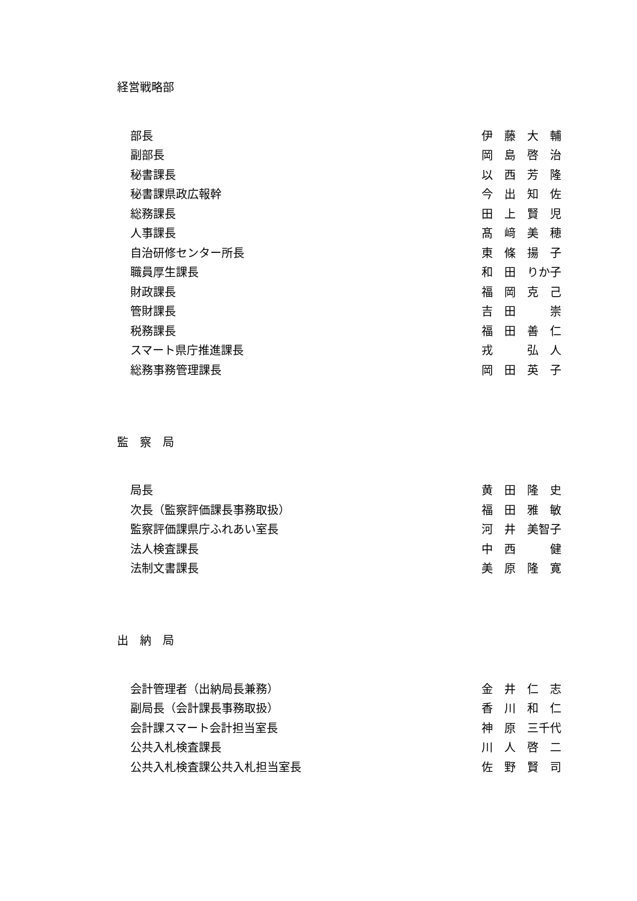経営戦略部
| 部長 | 伊 藤 大 輔 |
| 副部長 | 岡 島 啓 治 |
| 秘書課長 | 以 西 芳 隆 |
| 秘書課県政広報幹 | 今 出 知 佐 |
| 総務課長 | 田 上 賢 児 |
| 人事課長 | 髙 﨑 美 穂 |
| 自治研修センター所長 | 東 條 揚 子 |
| 職員厚生課長 | 和 田 りか子 |
| 財政課長 | 福 岡 克 己 |
| 管財課長 | 吉 田 崇 |
| 税務課長 | 福 田 善 仁 |
| スマート県庁推進課長 | 戎 弘 人 |
| 総務事務管理課長 | 岡 田 英 子 |
監　察　局
| 局長 | 黄 田 隆 史 |
| 次長（監察評価課長事務取扱） | 福 田 雅 敏 |
| 監察評価課県庁ふれあい室長 | 河 井 美智子 |
| 法人検査課長 | 中 西 健 |
| 法制文書課長 | 美 原 隆 寛 |
出　納　局
| 会計管理者（出納局長兼務） | 金 井 仁 志 |
| 副局長（会計課長事務取扱） | 香 川 和 仁 |
| 会計課スマート会計担当室長 | 神 原 三千代 |
| 公共入札検査課長 | 川 人 啓 二 |
| 公共入札検査課公共入札担当室長 | 佐 野 賢 司 |